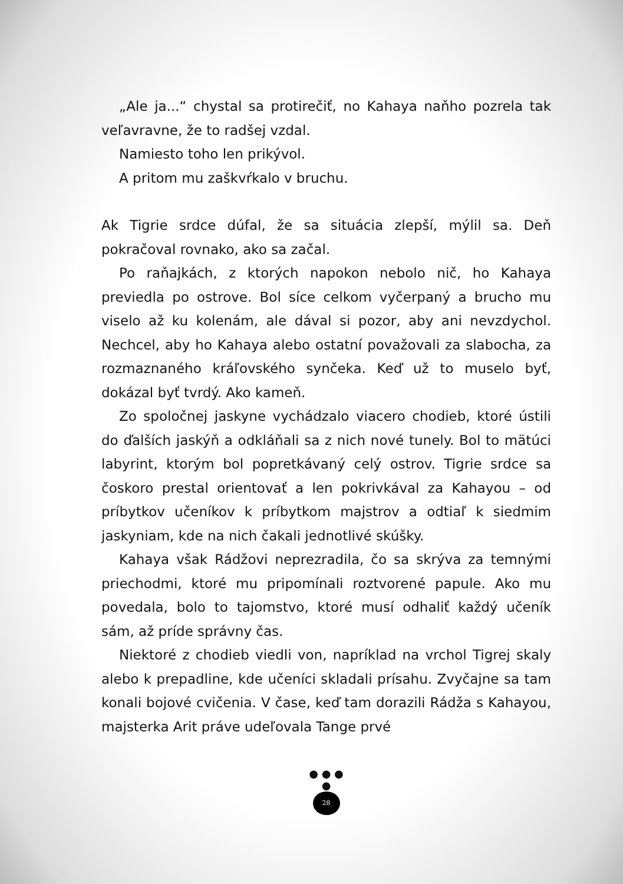„Ale ja...“ chystal sa protirečiť, no Kahaya naňho pozrela tak veľavravne, že to radšej vzdal.
Namiesto toho len prikývol.
A pritom mu zaškvŕkalo v bruchu.
Ak Tigrie srdce dúfal, že sa situácia zlepší, mýlil sa. Deň pokračoval rovnako, ako sa začal.
Po raňajkách, z ktorých napokon nebolo nič, ho Kahaya previedla po ostrove. Bol síce celkom vyčerpaný a brucho mu viselo až ku kolenám, ale dával si pozor, aby ani nevzdychol. Nechcel, aby ho Kahaya alebo ostatní považovali za slabocha, za rozmaznaného kráľovského synčeka. Keď už to muselo byť, dokázal byť tvrdý. Ako kameň.
Zo spoločnej jaskyne vychádzalo viacero chodieb, ktoré ústili do ďalších jaskýň a odkláňali sa z nich nové tunely. Bol to mätúci labyrint, ktorým bol popretkávaný celý ostrov. Tigrie srdce sa čoskoro prestal orientovať a len pokrivkával za Kahayou – od príbytkov učeníkov k príbytkom majstrov a odtiaľ k siedmim jaskyniam, kde na nich čakali jednotlivé skúšky.
Kahaya však Rádžovi neprezradila, čo sa skrýva za temnými priechodmi, ktoré mu pripomínali roztvorené papule. Ako mu povedala, bolo to tajomstvo, ktoré musí odhaliť každý učeník sám, až príde správny čas.
Niektoré z chodieb viedli von, napríklad na vrchol Tigrej skaly alebo k prepadline, kde učeníci skladali prísahu. Zvyčajne sa tam konali bojové cvičenia. V čase, keď tam dorazili Rádža s Kahayou, majsterka Arit práve udeľovala Tange prvé
● ● ● ●
28